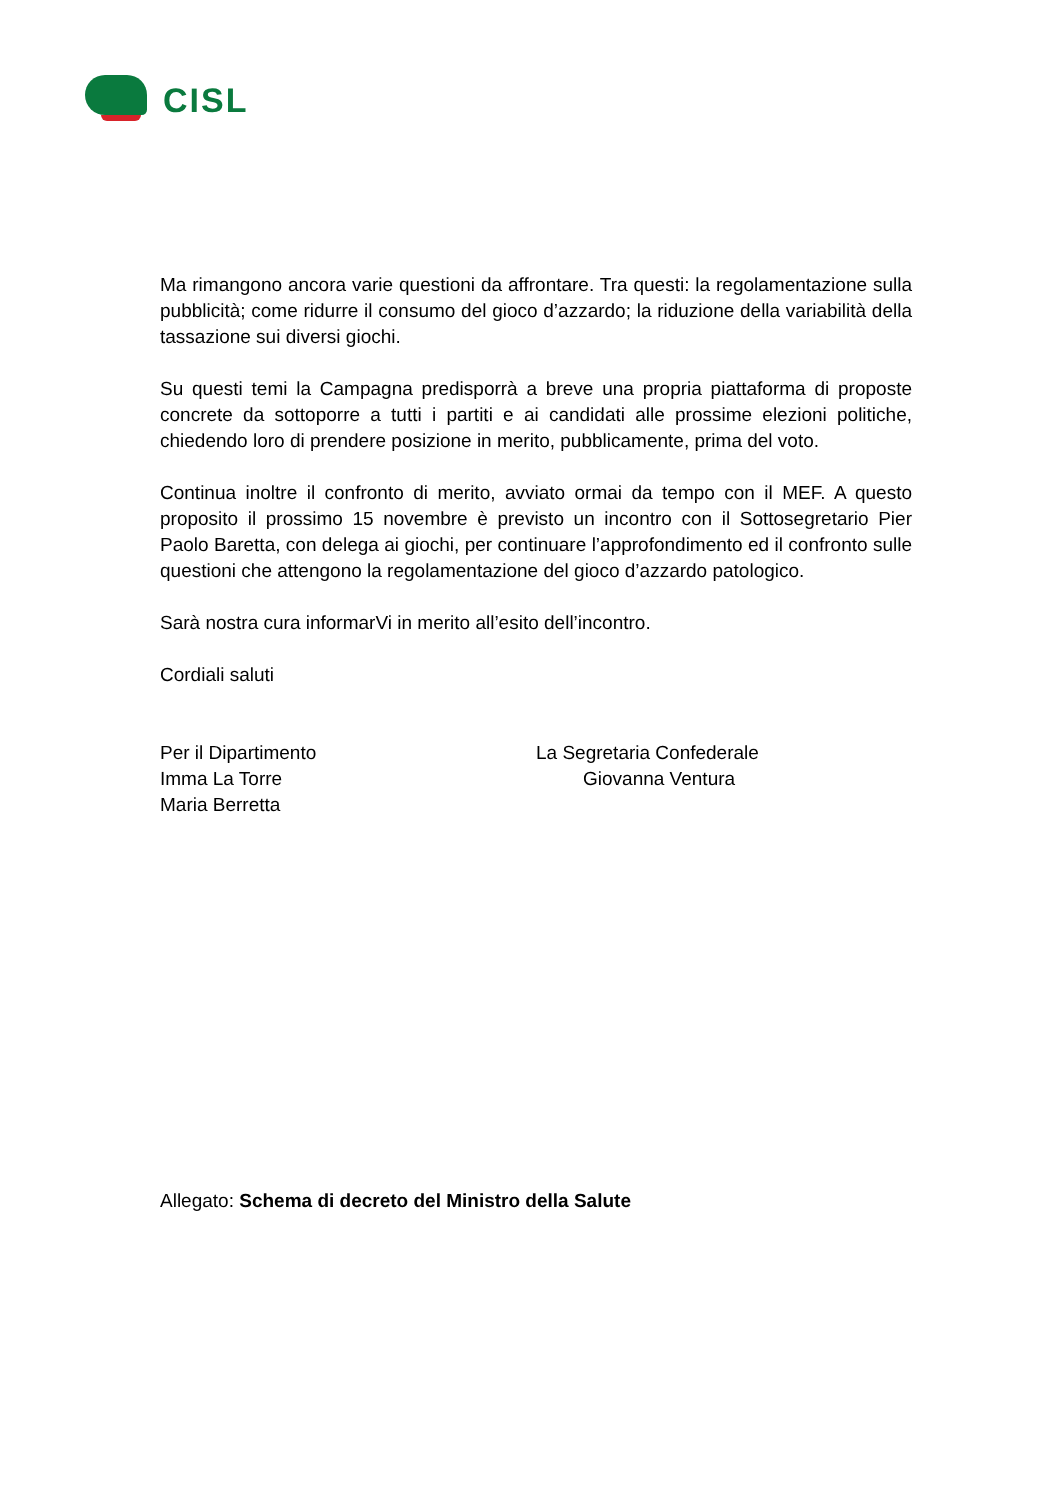CISL
Ma rimangono ancora varie questioni da affrontare. Tra questi: la regolamentazione sulla pubblicità; come ridurre il consumo del gioco d’azzardo; la riduzione della variabilità della tassazione sui diversi giochi.
Su questi temi la Campagna predisporrà a breve una propria piattaforma di proposte concrete da sottoporre a tutti i partiti e ai candidati alle prossime elezioni politiche, chiedendo loro di prendere posizione in merito, pubblicamente, prima del voto.
Continua inoltre il confronto di merito, avviato ormai da tempo con il MEF. A questo proposito il prossimo 15 novembre è previsto un incontro con il Sottosegretario Pier Paolo Baretta, con delega ai giochi, per continuare l’approfondimento ed il confronto sulle questioni che attengono la regolamentazione del gioco d’azzardo patologico.
Sarà nostra cura informarVi in merito all’esito dell’incontro.
Cordiali saluti
Per il Dipartimento
Imma La Torre
Maria Berretta
La Segretaria Confederale
Giovanna Ventura
Allegato: Schema di decreto del Ministro della Salute